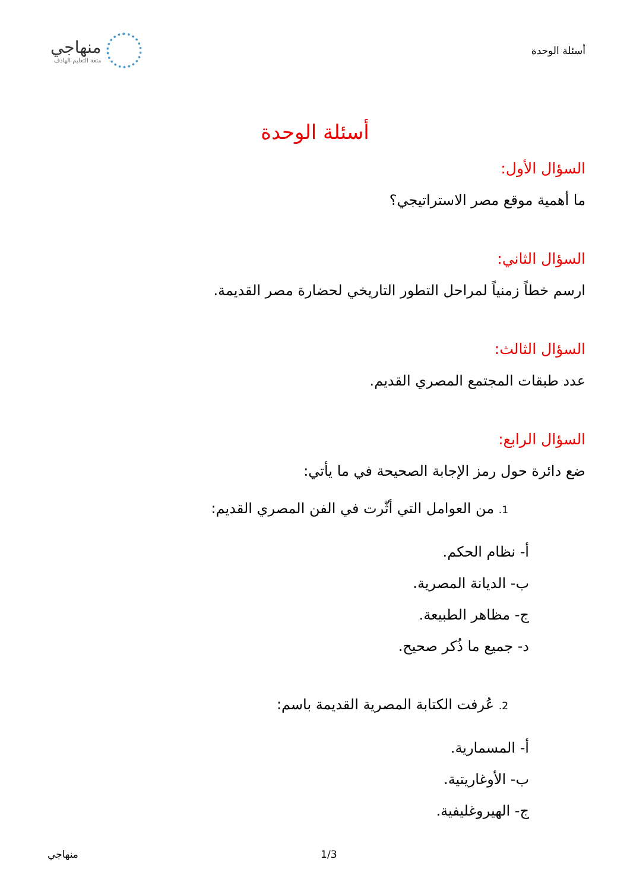أسئلة الوحدة
منهاجي
متعة التعليم الهادف
أسئلة الوحدة
السؤال الأول:
ما أهمية موقع مصر الاستراتيجي؟
السؤال الثاني:
ارسم خطاً زمنياً لمراحل التطور التاريخي لحضارة مصر القديمة.
السؤال الثالث:
عدد طبقات المجتمع المصري القديم.
السؤال الرابع:
ضع دائرة حول رمز الإجابة الصحيحة في ما يأتي:
1. من العوامل التي أثّرت في الفن المصري القديم:
أ- نظام الحكم.
ب- الديانة المصرية.
ج- مظاهر الطبيعة.
د- جميع ما ذُكر صحيح.
2. عُرفت الكتابة المصرية القديمة باسم:
أ- المسمارية.
ب- الأوغاريتية.
ج- الهيروغليفية.
. 1/3 منهاجي